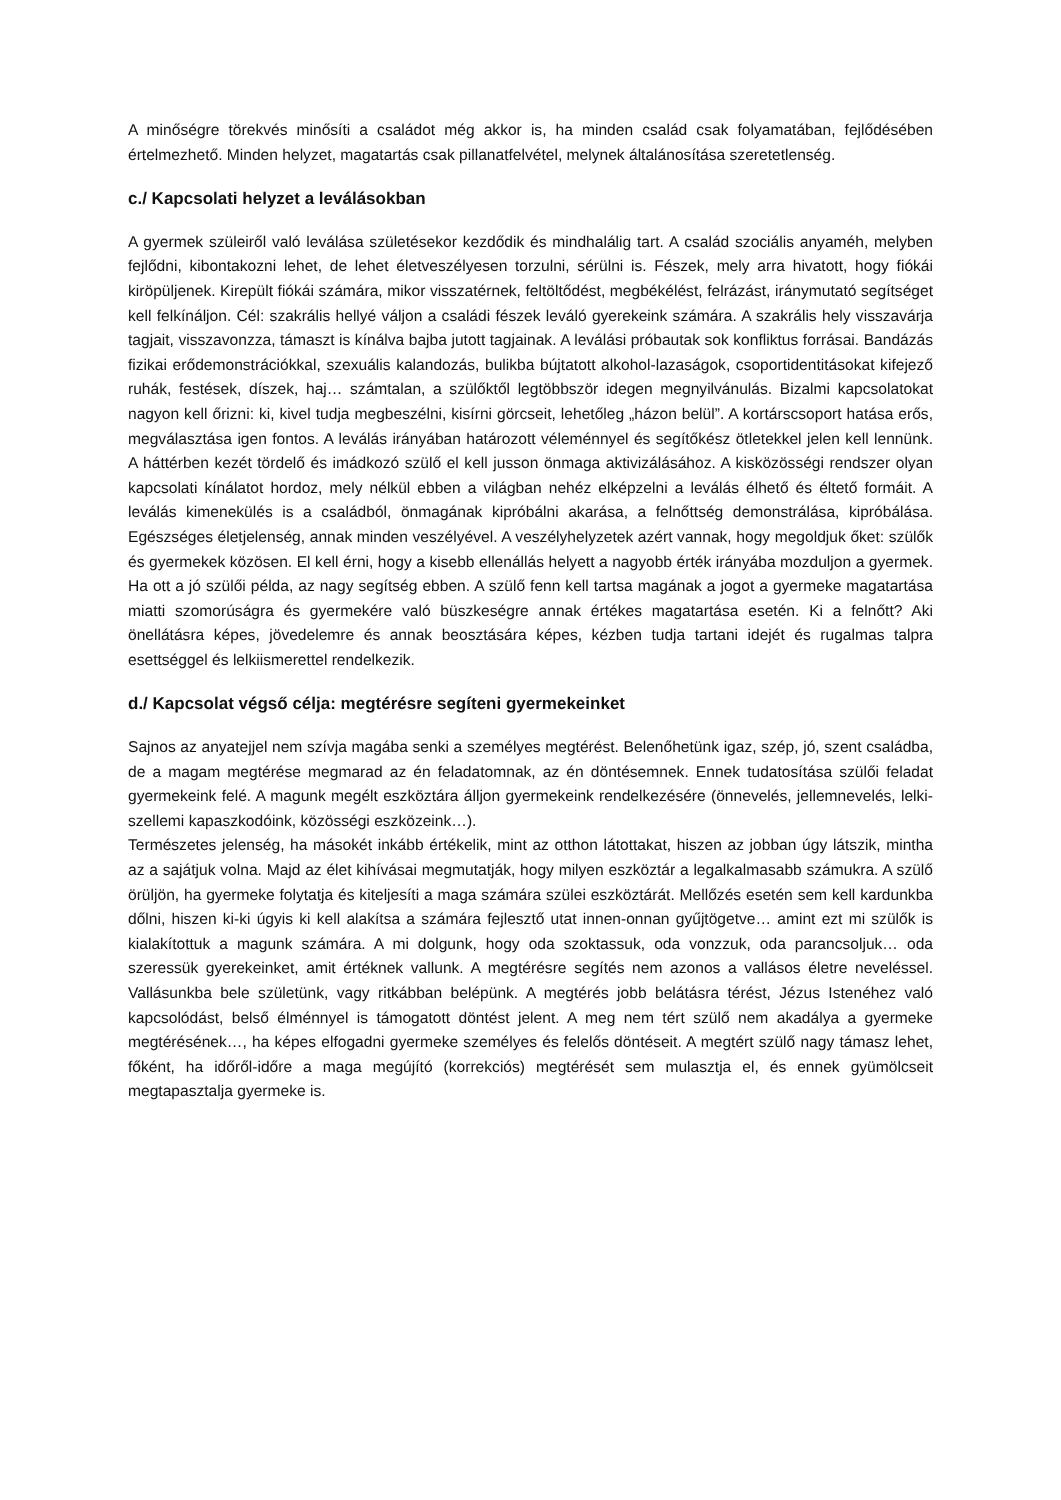A minőségre törekvés minősíti a családot még akkor is, ha minden család csak folyamatában, fejlődésében értelmezhető. Minden helyzet, magatartás csak pillanatfelvétel, melynek általánosítása szeretetlenség.
c./ Kapcsolati helyzet a leválásokban
A gyermek szüleiről való leválása születésekor kezdődik és mindhalálig tart. A család szociális anyaméh, melyben fejlődni, kibontakozni lehet, de lehet életveszélyesen torzulni, sérülni is. Fészek, mely arra hivatott, hogy fiókái kiröpüljenek. Kirepült fiókái számára, mikor visszatérnek, feltöltődést, megbékélést, felrázást, iránymutató segítséget kell felkínáljon. Cél: szakrális hellyé váljon a családi fészek leváló gyerekeink számára. A szakrális hely visszavárja tagjait, visszavonzza, támaszt is kínálva bajba jutott tagjainak. A leválási próbautak sok konfliktus forrásai. Bandázás fizikai erődemonstrációkkal, szexuális kalandozás, bulikba bújtatott alkohol-lazaságok, csoportidentitásokat kifejező ruhák, festések, díszek, haj… számtalan, a szülőktől legtöbbször idegen megnyilvánulás. Bizalmi kapcsolatokat nagyon kell őrizni: ki, kivel tudja megbeszélni, kisírni görcseit, lehetőleg „házon belül”. A kortárscsoport hatása erős, megválasztása igen fontos. A leválás irányában határozott véleménnyel és segítőkész ötletekkel jelen kell lennünk. A háttérben kezét tördelő és imádkozó szülő el kell jusson önmaga aktivizálásához. A kisközösségi rendszer olyan kapcsolati kínálatot hordoz, mely nélkül ebben a világban nehéz elképzelni a leválás élhető és éltető formáit. A leválás kimenekülés is a családból, önmagának kipróbálni akarása, a felnőttség demonstrálása, kipróbálása. Egészséges életjelenség, annak minden veszélyével. A veszélyhelyzetek azért vannak, hogy megoldjuk őket: szülők és gyermekek közösen. El kell érni, hogy a kisebb ellenállás helyett a nagyobb érték irányába mozduljon a gyermek. Ha ott a jó szülői példa, az nagy segítség ebben. A szülő fenn kell tartsa magának a jogot a gyermeke magatartása miatti szomorúságra és gyermekére való büszkeségre annak értékes magatartása esetén. Ki a felnőtt? Aki önellátásra képes, jövedelemre és annak beosztására képes, kézben tudja tartani idejét és rugalmas talpra esettséggel és lelkiismerettel rendelkezik.
d./ Kapcsolat végső célja: megtérésre segíteni gyermekeinket
Sajnos az anyatejjel nem szívja magába senki a személyes megtérést. Belenőhetünk igaz, szép, jó, szent családba, de a magam megtérése megmarad az én feladatomnak, az én döntésemnek. Ennek tudatosítása szülői feladat gyermekeink felé. A magunk megélt eszköztára álljon gyermekeink rendelkezésére (önnevelés, jellemnevelés, lelki-szellemi kapaszkodóink, közösségi eszközeink…).
Természetes jelenség, ha másokét inkább értékelik, mint az otthon látottakat, hiszen az jobban úgy látszik, mintha az a sajátjuk volna. Majd az élet kihívásai megmutatják, hogy milyen eszköztár a legalkalmasabb számukra. A szülő örüljön, ha gyermeke folytatja és kiteljesíti a maga számára szülei eszköztárát. Mellőzés esetén sem kell kardunkba dőlni, hiszen ki-ki úgyis ki kell alakítsa a számára fejlesztő utat innen-onnan gyűjtögetve… amint ezt mi szülők is kialakítottuk a magunk számára. A mi dolgunk, hogy oda szoktassuk, oda vonzzuk, oda parancsoljuk… oda szeressük gyerekeinket, amit értéknek vallunk. A megtérésre segítés nem azonos a vallásos életre neveléssel. Vallásunkba bele születünk, vagy ritkábban belépünk. A megtérés jobb belátásra térést, Jézus Istenéhez való kapcsolódást, belső élménnyel is támogatott döntést jelent. A meg nem tért szülő nem akadálya a gyermeke megtérésének…, ha képes elfogadni gyermeke személyes és felelős döntéseit. A megtért szülő nagy támasz lehet, főként, ha időről-időre a maga megújító (korrekciós) megtérését sem mulasztja el, és ennek gyümölcseit megtapasztalja gyermeke is.